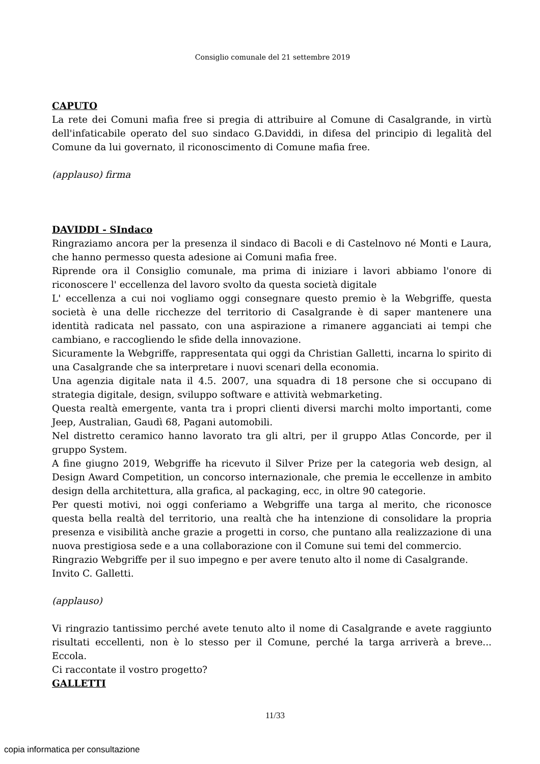Consiglio comunale del 21 settembre 2019
CAPUTO
La rete dei Comuni mafia free si pregia di attribuire al Comune di Casalgrande, in virtù dell'infaticabile operato del suo sindaco G.Daviddi, in difesa del principio di legalità del Comune da lui governato, il riconoscimento di Comune mafia free.
(applauso) firma
DAVIDDI - SIndaco
Ringraziamo ancora per la presenza il sindaco di Bacoli e di Castelnovo né Monti e Laura, che hanno permesso questa adesione ai Comuni mafia free.
Riprende ora il Consiglio comunale, ma prima di iniziare i lavori abbiamo l'onore di riconoscere l' eccellenza del lavoro svolto da questa società digitale
L' eccellenza a cui noi vogliamo oggi consegnare questo premio è la Webgriffe, questa società è una delle ricchezze del territorio di Casalgrande è di saper mantenere una identità radicata nel passato, con una aspirazione a rimanere agganciati ai tempi che cambiano, e raccogliendo le sfide della innovazione.
Sicuramente la Webgriffe, rappresentata qui oggi da Christian Galletti, incarna lo spirito di una Casalgrande che sa interpretare i nuovi scenari della economia.
Una agenzia digitale nata il 4.5. 2007, una squadra di 18 persone che si occupano di strategia digitale, design, sviluppo software e attività webmarketing.
Questa realtà emergente, vanta tra i propri clienti diversi marchi molto importanti, come Jeep, Australian, Gaudì 68, Pagani automobili.
Nel distretto ceramico hanno lavorato tra gli altri, per il gruppo Atlas Concorde, per il gruppo System.
A fine giugno 2019, Webgriffe ha ricevuto il Silver Prize per la categoria web design, al Design Award Competition, un concorso internazionale, che premia le eccellenze in ambito design della architettura, alla grafica, al packaging, ecc, in oltre 90 categorie.
Per questi motivi, noi oggi conferiamo a Webgriffe una targa al merito, che riconosce questa bella realtà del territorio, una realtà che ha intenzione di consolidare la propria presenza e visibilità anche grazie a progetti in corso, che puntano alla realizzazione di una nuova prestigiosa sede e a una collaborazione con il Comune sui temi del commercio.
Ringrazio Webgriffe per il suo impegno e per avere tenuto alto il nome di Casalgrande.
Invito C. Galletti.
(applauso)
Vi ringrazio tantissimo perché avete tenuto alto il nome di Casalgrande e avete raggiunto risultati eccellenti, non è lo stesso per il Comune, perché la targa arriverà a breve... Eccola.
Ci raccontate il vostro progetto?
GALLETTI
11/33
copia informatica per consultazione